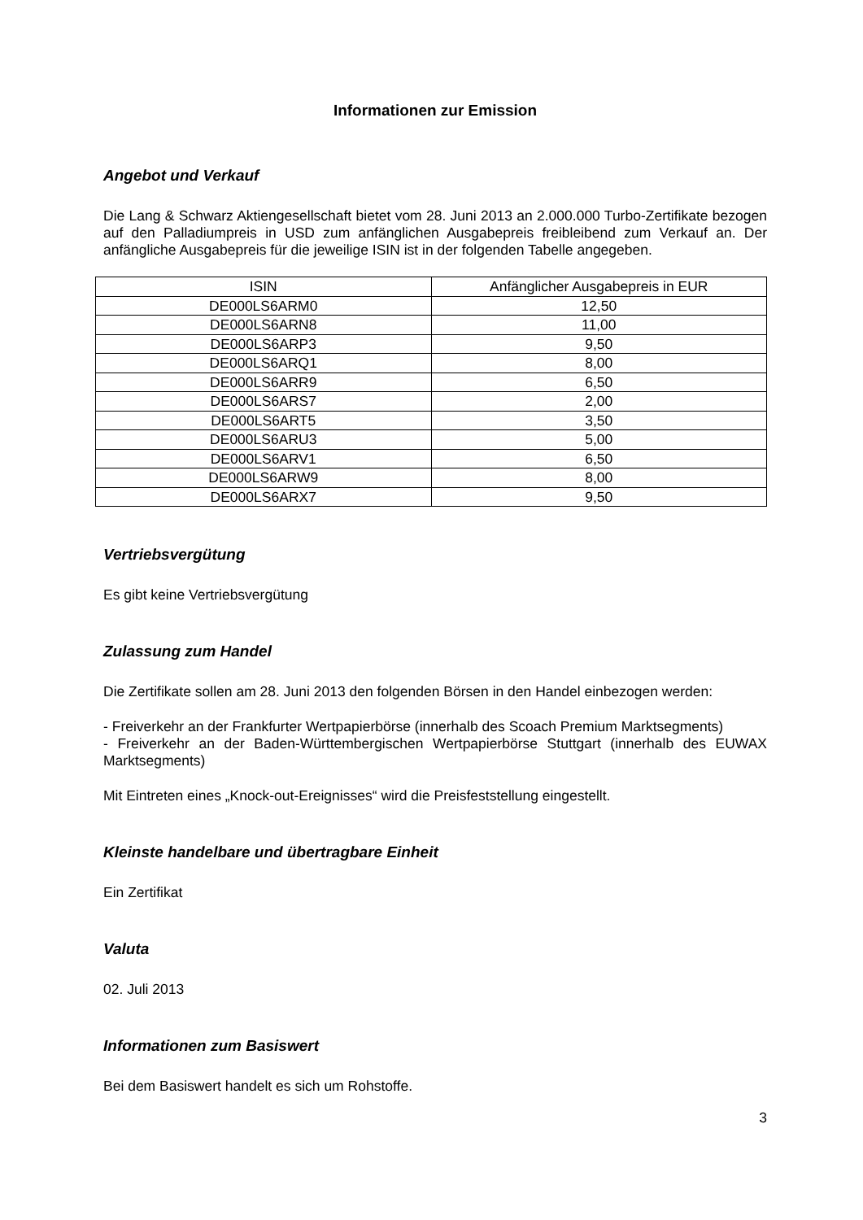Informationen zur Emission
Angebot und Verkauf
Die Lang & Schwarz Aktiengesellschaft bietet vom 28. Juni 2013 an 2.000.000 Turbo-Zertifikate bezogen auf den Palladiumpreis in USD zum anfänglichen Ausgabepreis freibleibend zum Verkauf an. Der anfängliche Ausgabepreis für die jeweilige ISIN ist in der folgenden Tabelle angegeben.
| ISIN | Anfänglicher Ausgabepreis in EUR |
| --- | --- |
| DE000LS6ARM0 | 12,50 |
| DE000LS6ARN8 | 11,00 |
| DE000LS6ARP3 | 9,50 |
| DE000LS6ARQ1 | 8,00 |
| DE000LS6ARR9 | 6,50 |
| DE000LS6ARS7 | 2,00 |
| DE000LS6ART5 | 3,50 |
| DE000LS6ARU3 | 5,00 |
| DE000LS6ARV1 | 6,50 |
| DE000LS6ARW9 | 8,00 |
| DE000LS6ARX7 | 9,50 |
Vertriebsvergütung
Es gibt keine Vertriebsvergütung
Zulassung zum Handel
Die Zertifikate sollen am 28. Juni 2013 den folgenden Börsen in den Handel einbezogen werden:
- Freiverkehr an der Frankfurter Wertpapierbörse (innerhalb des Scoach Premium Marktsegments)
- Freiverkehr an der Baden-Württembergischen Wertpapierbörse Stuttgart (innerhalb des EUWAX Marktsegments)
Mit Eintreten eines „Knock-out-Ereignisses“ wird die Preisfeststellung eingestellt.
Kleinste handelbare und übertragbare Einheit
Ein Zertifikat
Valuta
02. Juli 2013
Informationen zum Basiswert
Bei dem Basiswert handelt es sich um Rohstoffe.
3